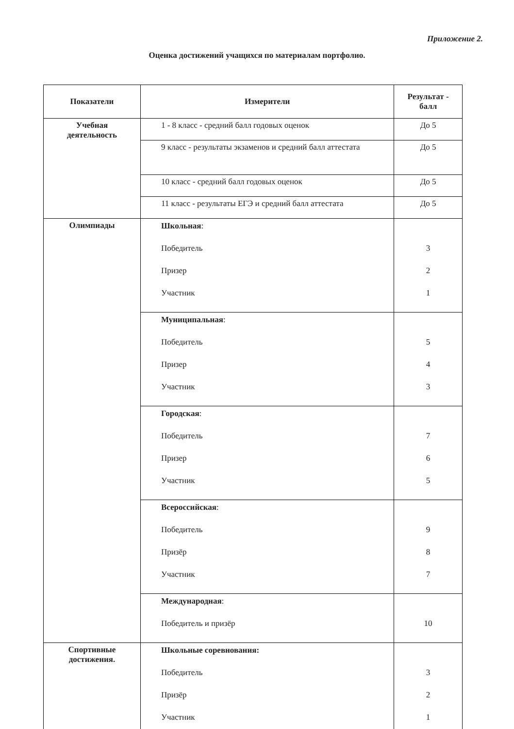Приложение 2.
Оценка достижений учащихся по материалам портфолио.
| Показатели | Измерители | Результат - балл |
| --- | --- | --- |
| Учебная деятельность | 1 - 8 класс - средний балл годовых оценок | До 5 |
| | 9 класс - результаты экзаменов и средний балл аттестата | До 5 |
| | 10 класс - средний балл годовых оценок | До 5 |
| | 11 класс - результаты ЕГЭ и средний балл аттестата | До 5 |
| Олимпиады | Школьная : Победитель Призер Участник | 3 2 1 |
| | Муниципальная : Победитель Призер Участник | 5 4 3 |
| | Городская : Победитель Призер Участник | 7 6 5 |
| | Всероссийская : Победитель Призёр Участник | 9 8 7 |
| | Международная : Победитель и призёр | 10 |
| Спортивные достижения. | Школьные соревнования: Победитель Призёр Участник | 3 2 1 |